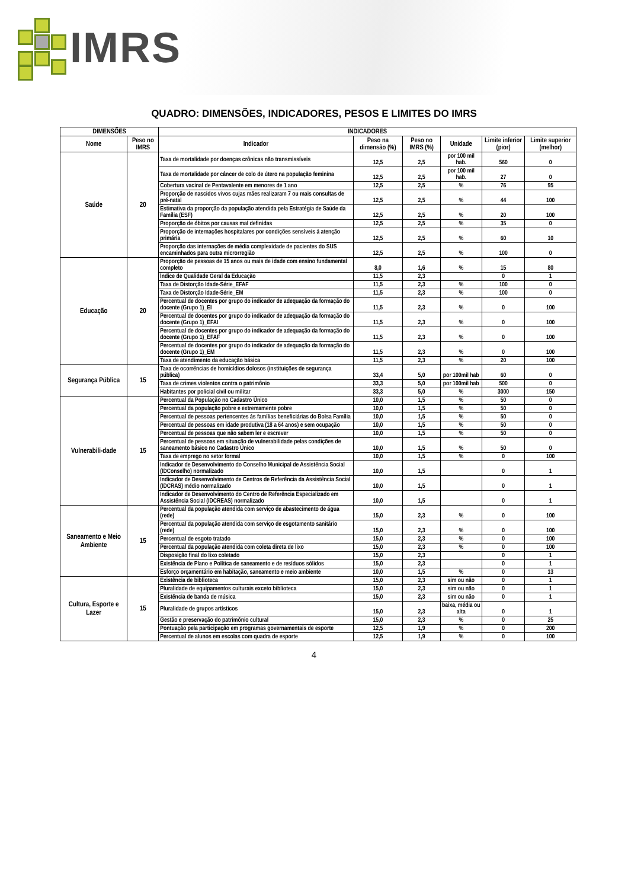IMRS
QUADRO: DIMENSÕES, INDICADORES, PESOS E LIMITES DO IMRS
| DIMENSÕES | | INDICADORES | | | | | |
| --- | --- | --- | --- | --- | --- | --- | --- |
| Nome | Peso no IMRS | Indicador | Peso na dimensão (%) | Peso no IMRS (%) | Unidade | Limite inferior (pior) | Limite superior (melhor) |
| Saúde | 20 | Taxa de mortalidade por doenças crônicas não transmissíveis | 12,5 | 2,5 | por 100 mil hab. | 560 | 0 |
| | | Taxa de mortalidade por câncer de colo de útero na população feminina | 12,5 | 2,5 | por 100 mil hab. | 27 | 0 |
| | | Cobertura vacinal de Pentavalente em menores de 1 ano | 12,5 | 2,5 | % | 76 | 95 |
| | | Proporção de nascidos vivos cujas mães realizaram 7 ou mais consultas de pré-natal | 12,5 | 2,5 | % | 44 | 100 |
| | | Estimativa da proporção da população atendida pela Estratégia de Saúde da Família (ESF) | 12,5 | 2,5 | % | 20 | 100 |
| | | Proporção de óbitos por causas mal definidas | 12,5 | 2,5 | % | 35 | 0 |
| | | Proporção de internações hospitalares por condições sensíveis à atenção primária | 12,5 | 2,5 | % | 60 | 10 |
| | | Proporção das internações de média complexidade de pacientes do SUS encaminhados para outra microrregião | 12,5 | 2,5 | % | 100 | 0 |
| Educação | 20 | Proporção de pessoas de 15 anos ou mais de idade com ensino fundamental completo | 8,0 | 1,6 | % | 15 | 80 |
| | | Índice de Qualidade Geral da Educação | 11,5 | 2,3 | | 0 | 1 |
| | | Taxa de Distorção Idade-Série_EFAF | 11,5 | 2,3 | % | 100 | 0 |
| | | Taxa de Distorção Idade-Série_EM | 11,5 | 2,3 | % | 100 | 0 |
| | | Percentual de docentes por grupo do indicador de adequação da formação do docente (Grupo 1)_EI | 11,5 | 2,3 | % | 0 | 100 |
| | | Percentual de docentes por grupo do indicador de adequação da formação do docente (Grupo 1)_EFAI | 11,5 | 2,3 | % | 0 | 100 |
| | | Percentual de docentes por grupo do indicador de adequação da formação do docente (Grupo 1)_EFAF | 11,5 | 2,3 | % | 0 | 100 |
| | | Percentual de docentes por grupo do indicador de adequação da formação do docente (Grupo 1)_EM | 11,5 | 2,3 | % | 0 | 100 |
| | | Taxa de atendimento da educação básica | 11,5 | 2,3 | % | 20 | 100 |
| Segurança Pública | 15 | Taxa de ocorrências de homicídios dolosos (instituições de segurança pública) | 33,4 | 5,0 | por 100mil hab | 60 | 0 |
| | | Taxa de crimes violentos contra o patrimônio | 33,3 | 5,0 | por 100mil hab | 500 | 0 |
| | | Habitantes por policial civil ou militar | 33,3 | 5,0 | % | 3000 | 150 |
| Vulnerabili-dade | 15 | Percentual da População no Cadastro Único | 10,0 | 1,5 | % | 50 | 0 |
| | | Percentual da população pobre e extremamente pobre | 10,0 | 1,5 | % | 50 | 0 |
| | | Percentual de pessoas pertencentes às famílias beneficiárias do Bolsa Família | 10,0 | 1,5 | % | 50 | 0 |
| | | Percentual de pessoas em idade produtiva (18 a 64 anos) e sem ocupação | 10,0 | 1,5 | % | 50 | 0 |
| | | Percentual de pessoas que não sabem ler e escrever | 10,0 | 1,5 | % | 50 | 0 |
| | | Percentual de pessoas em situação de vulnerabilidade pelas condições de saneamento básico no Cadastro Único | 10,0 | 1,5 | % | 50 | 0 |
| | | Taxa de emprego no setor formal | 10,0 | 1,5 | % | 0 | 100 |
| | | Indicador de Desenvolvimento do Conselho Municipal de Assistência Social (IDConselho) normalizado | 10,0 | 1,5 | | 0 | 1 |
| | | Indicador de Desenvolvimento de Centros de Referência da Assistência Social (IDCRAS) médio normalizado | 10,0 | 1,5 | | 0 | 1 |
| | | Indicador de Desenvolvimento do Centro de Referência Especializado em Assistência Social (IDCREAS) normalizado | 10,0 | 1,5 | | 0 | 1 |
| Saneamento e Meio Ambiente | 15 | Percentual da população atendida com serviço de abastecimento de água (rede) | 15,0 | 2,3 | % | 0 | 100 |
| | | Percentual da população atendida com serviço de esgotamento sanitário (rede) | 15,0 | 2,3 | % | 0 | 100 |
| | | Percentual de esgoto tratado | 15,0 | 2,3 | % | 0 | 100 |
| | | Percentual da população atendida com coleta direta de lixo | 15,0 | 2,3 | % | 0 | 100 |
| | | Disposição final do lixo coletado | 15,0 | 2,3 | | 0 | 1 |
| | | Existência de Plano e Política de saneamento e de resíduos sólidos | 15,0 | 2,3 | | 0 | 1 |
| | | Esforço orçamentário em habitação, saneamento e meio ambiente | 10,0 | 1,5 | % | 0 | 13 |
| Cultura, Esporte e Lazer | 15 | Existência de biblioteca | 15,0 | 2,3 | sim ou não | 0 | 1 |
| | | Pluralidade de equipamentos culturais exceto biblioteca | 15,0 | 2,3 | sim ou não | 0 | 1 |
| | | Existência de banda de música | 15,0 | 2,3 | sim ou não | 0 | 1 |
| | | Pluralidade de grupos artísticos | 15,0 | 2,3 | baixa, média ou alta | 0 | 1 |
| | | Gestão e preservação do patrimônio cultural | 15,0 | 2,3 | % | 0 | 25 |
| | | Pontuação pela participação em programas governamentais de esporte | 12,5 | 1,9 | % | 0 | 200 |
| | | Percentual de alunos em escolas com quadra de esporte | 12,5 | 1,9 | % | 0 | 100 |
4